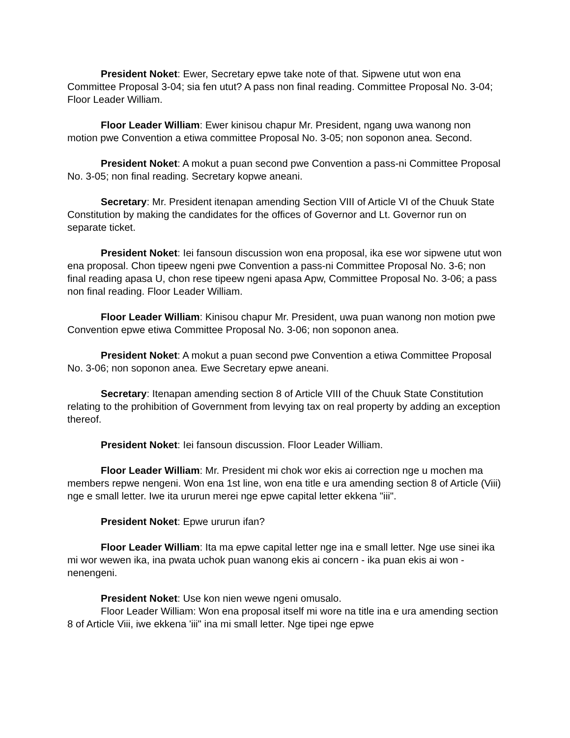President Noket: Ewer, Secretary epwe take note of that. Sipwene utut won ena Committee Proposal 3-04; sia fen utut? A pass non final reading. Committee Proposal No. 3-04; Floor Leader William.
Floor Leader William: Ewer kinisou chapur Mr. President, ngang uwa wanong non motion pwe Convention a etiwa committee Proposal No. 3-05; non soponon anea. Second.
President Noket: A mokut a puan second pwe Convention a pass-ni Committee Proposal No. 3-05; non final reading. Secretary kopwe aneani.
Secretary: Mr. President itenapan amending Section VIII of Article VI of the Chuuk State Constitution by making the candidates for the offices of Governor and Lt. Governor run on separate ticket.
President Noket: Iei fansoun discussion won ena proposal, ika ese wor sipwene utut won ena proposal. Chon tipeew ngeni pwe Convention a pass-ni Committee Proposal No. 3-6; non final reading apasa U, chon rese tipeew ngeni apasa Apw, Committee Proposal No. 3-06; a pass non final reading. Floor Leader William.
Floor Leader William: Kinisou chapur Mr. President, uwa puan wanong non motion pwe Convention epwe etiwa Committee Proposal No. 3-06; non soponon anea.
President Noket: A mokut a puan second pwe Convention a etiwa Committee Proposal No. 3-06; non soponon anea. Ewe Secretary epwe aneani.
Secretary: Itenapan amending section 8 of Article VIII of the Chuuk State Constitution relating to the prohibition of Government from levying tax on real property by adding an exception thereof.
President Noket: Iei fansoun discussion. Floor Leader William.
Floor Leader William: Mr. President mi chok wor ekis ai correction nge u mochen ma members repwe nengeni. Won ena 1st line, won ena title e ura amending section 8 of Article (Viii) nge e small letter. Iwe ita ururun merei nge epwe capital letter ekkena "iii".
President Noket: Epwe ururun ifan?
Floor Leader William: Ita ma epwe capital letter nge ina e small letter. Nge use sinei ika mi wor wewen ika, ina pwata uchok puan wanong ekis ai concern - ika puan ekis ai won - nenengeni.
President Noket: Use kon nien wewe ngeni omusalo.
Floor Leader William: Won ena proposal itself mi wore na title ina e ura amending section 8 of Article Viii, iwe ekkena 'iii" ina mi small letter. Nge tipei nge epwe